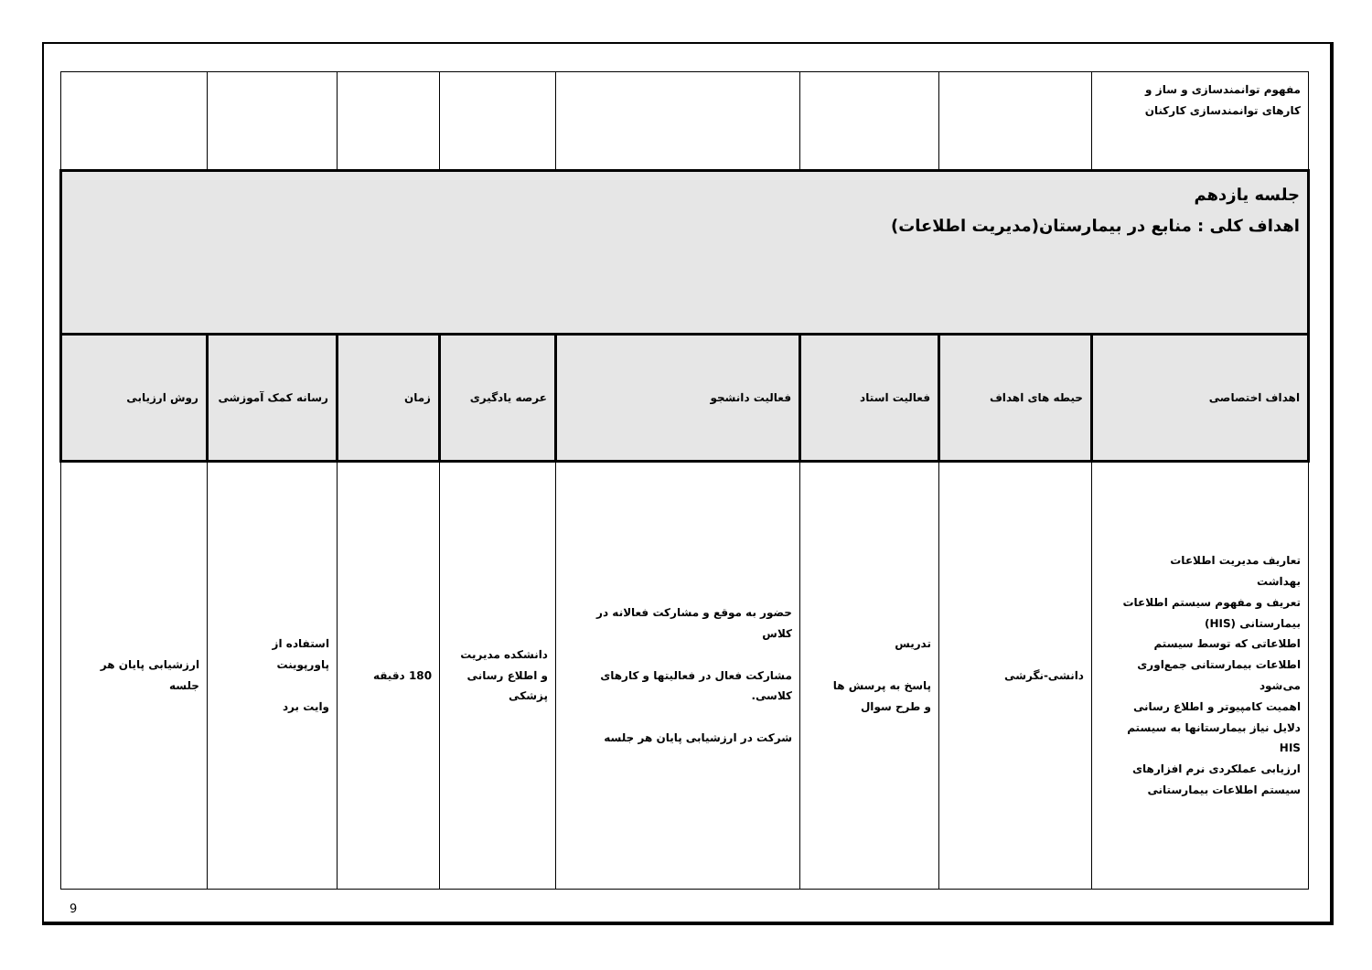| مفهوم توانمندسازی و ساز و کارهای توانمندسازی کارکنان | | | | | | | |
| جلسه یازدهم اهداف کلی : منابع در بیمارستان(مدیریت اطلاعات) | | | | | | | |
| اهداف اختصاصی | حیطه های اهداف | فعالیت استاد | فعالیت دانشجو | عرصه یادگیری | زمان | رسانه کمک آموزشی | روش ارزیابی |
| تعاریف مدیریت اطلاعات بهداشت تعریف و مفهوم سیستم اطلاعات بیمارستانی (HIS) اطلاعاتی که توسط سیستم اطلاعات بیمارستانی جمع‌اوری می‌شود اهمیت کامپیوتر و اطلاع رسانی دلایل نیاز بیمارستانها به سیستم HIS ارزیابی عملکردی نرم افزارهای سیستم اطلاعات بیمارستانی | دانشی-نگرشی | تدریس پاسخ به پرسش ها و طرح سوال | حضور به موقع و مشارکت فعالانه در کلاس مشارکت فعال در فعالیتها و کارهای کلاسی. شرکت در ارزشیابی پایان هر جلسه | دانشکده مدیریت و اطلاع رسانی پزشکی | 180 دقیقه | استفاده از پاورپوینت وایت برد | ارزشیابی پایان هر جلسه |
9